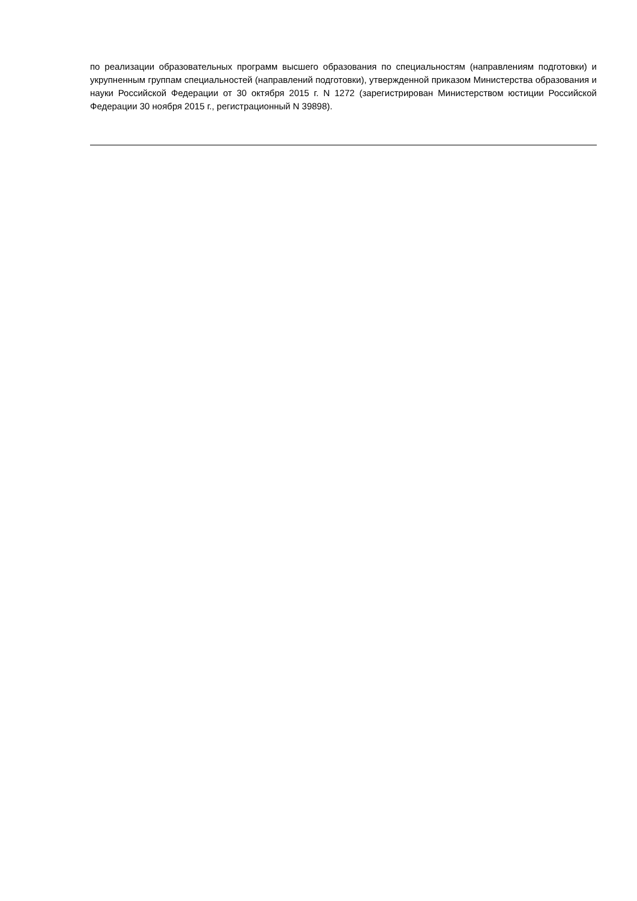по реализации образовательных программ высшего образования по специальностям (направлениям подготовки) и укрупненным группам специальностей (направлений подготовки), утвержденной приказом Министерства образования и науки Российской Федерации от 30 октября 2015 г. N 1272 (зарегистрирован Министерством юстиции Российской Федерации 30 ноября 2015 г., регистрационный N 39898).